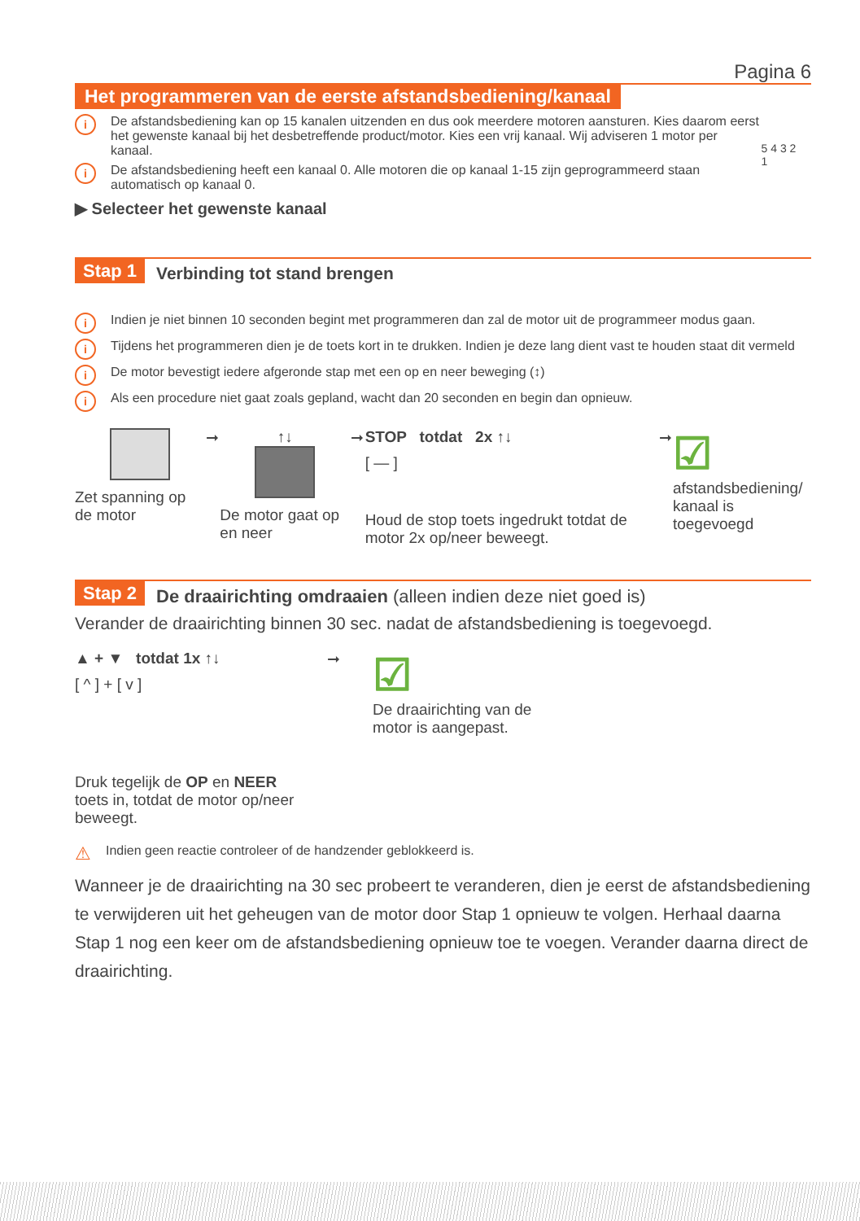Pagina 6
Het programmeren van de eerste afstandsbediening/kanaal
i De afstandsbediening kan op 15 kanalen uitzenden en dus ook meerdere motoren aansturen. Kies daarom eerst het gewenste kanaal bij het desbetreffende product/motor. Kies een vrij kanaal. Wij adviseren 1 motor per kanaal.
i De afstandsbediening heeft een kanaal 0. Alle motoren die op kanaal 1-15 zijn geprogrammeerd staan automatisch op kanaal 0.
▶ Selecteer het gewenste kanaal
5 4 3 2
1
Stap 1 Verbinding tot stand brengen
i Indien je niet binnen 10 seconden begint met programmeren dan zal de motor uit de programmeer modus gaan.
i Tijdens het programmeren dien je de toets kort in te drukken. Indien je deze lang dient vast te houden staat dit vermeld
i De motor bevestigt iedere afgeronde stap met een op en neer beweging (↕)
i Als een procedure niet gaat zoals gepland, wacht dan 20 seconden en begin dan opnieuw.
Zet spanning op de motor
➞ ↑↓
De motor gaat op en neer
➞ STOP totdat 2x ↑↓
[ — ]
Houd de stop toets ingedrukt totdat de motor 2x op/neer beweegt.
➞
☑
afstandsbediening/ kanaal is toegevoegd
Stap 2 De draairichting omdraaien (alleen indien deze niet goed is)
Verander de draairichting binnen 30 sec. nadat de afstandsbediening is toegevoegd.
▲ + ▼ totdat 1x ↑↓
[ ^ ] + [ v ]
Druk tegelijk de OP en NEER toets in, totdat de motor op/neer beweegt.
➞
☑
De draairichting van de motor is aangepast.
⚠ Indien geen reactie controleer of de handzender geblokkeerd is.
Wanneer je de draairichting na 30 sec probeert te veranderen, dien je eerst de afstandsbediening te verwijderen uit het geheugen van de motor door Stap 1 opnieuw te volgen. Herhaal daarna Stap 1 nog een keer om de afstandsbediening opnieuw toe te voegen. Verander daarna direct de draairichting.